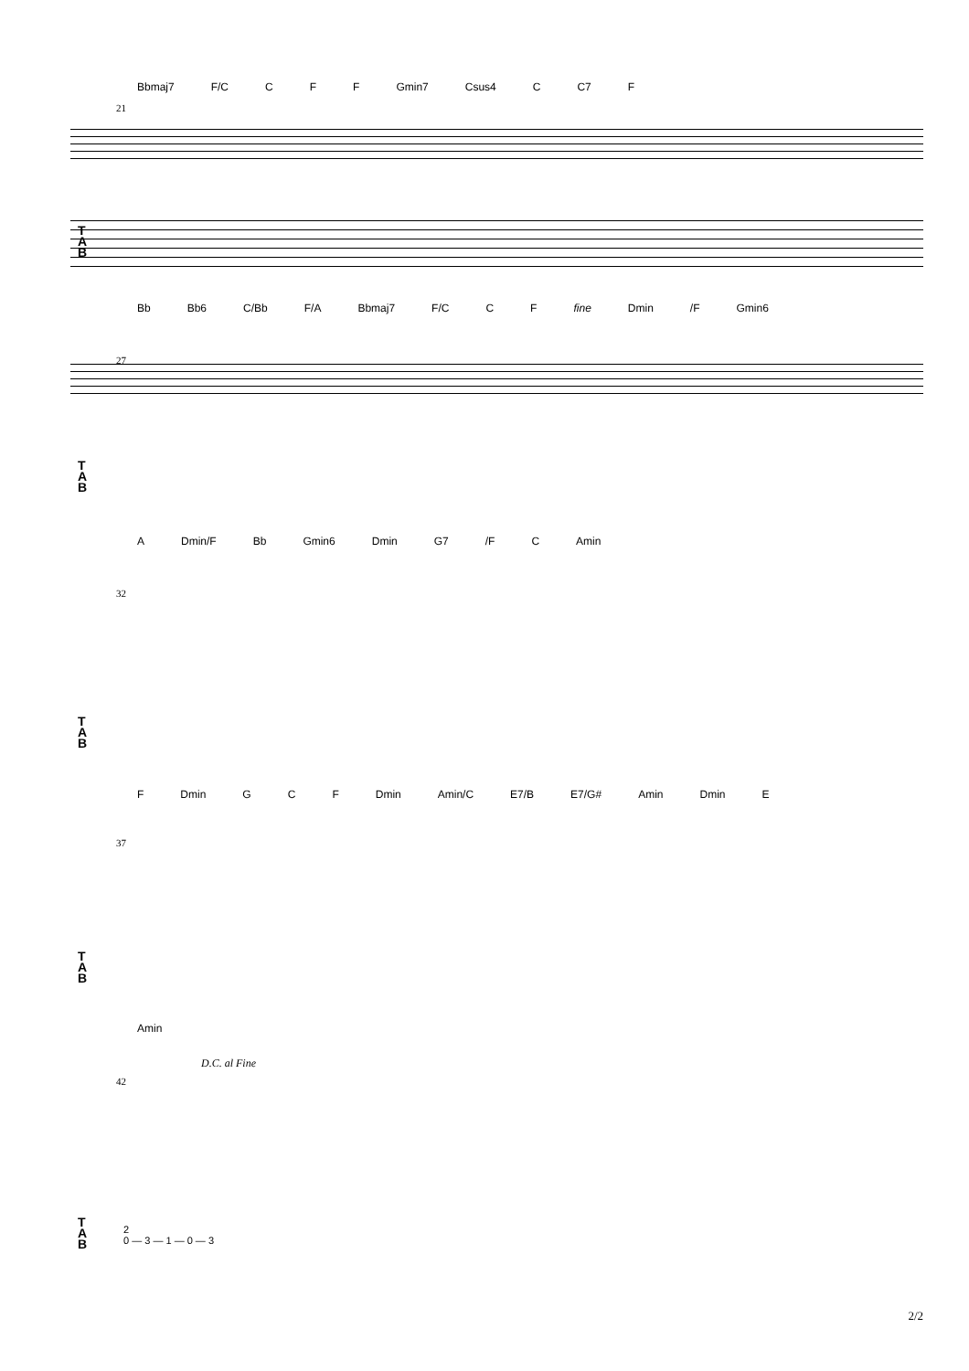Bbmaj7 F/C C F F Gmin7 Csus4 C C7 F
21
T
A
B
Bb Bb6 C/Bb F/A Bbmaj7 F/C C F fine Dmin /F Gmin6
27
T
A
B
A Dmin/F Bb Gmin6 Dmin G7 /F C Amin
32
T
A
B
F Dmin G C F Dmin Amin/C E7/B E7/G# Amin Dmin E
37
T
A
B
Amin
D.C. al Fine
42
T
A
B
2
0 — 3 — 1 — 0 — 3
2/2